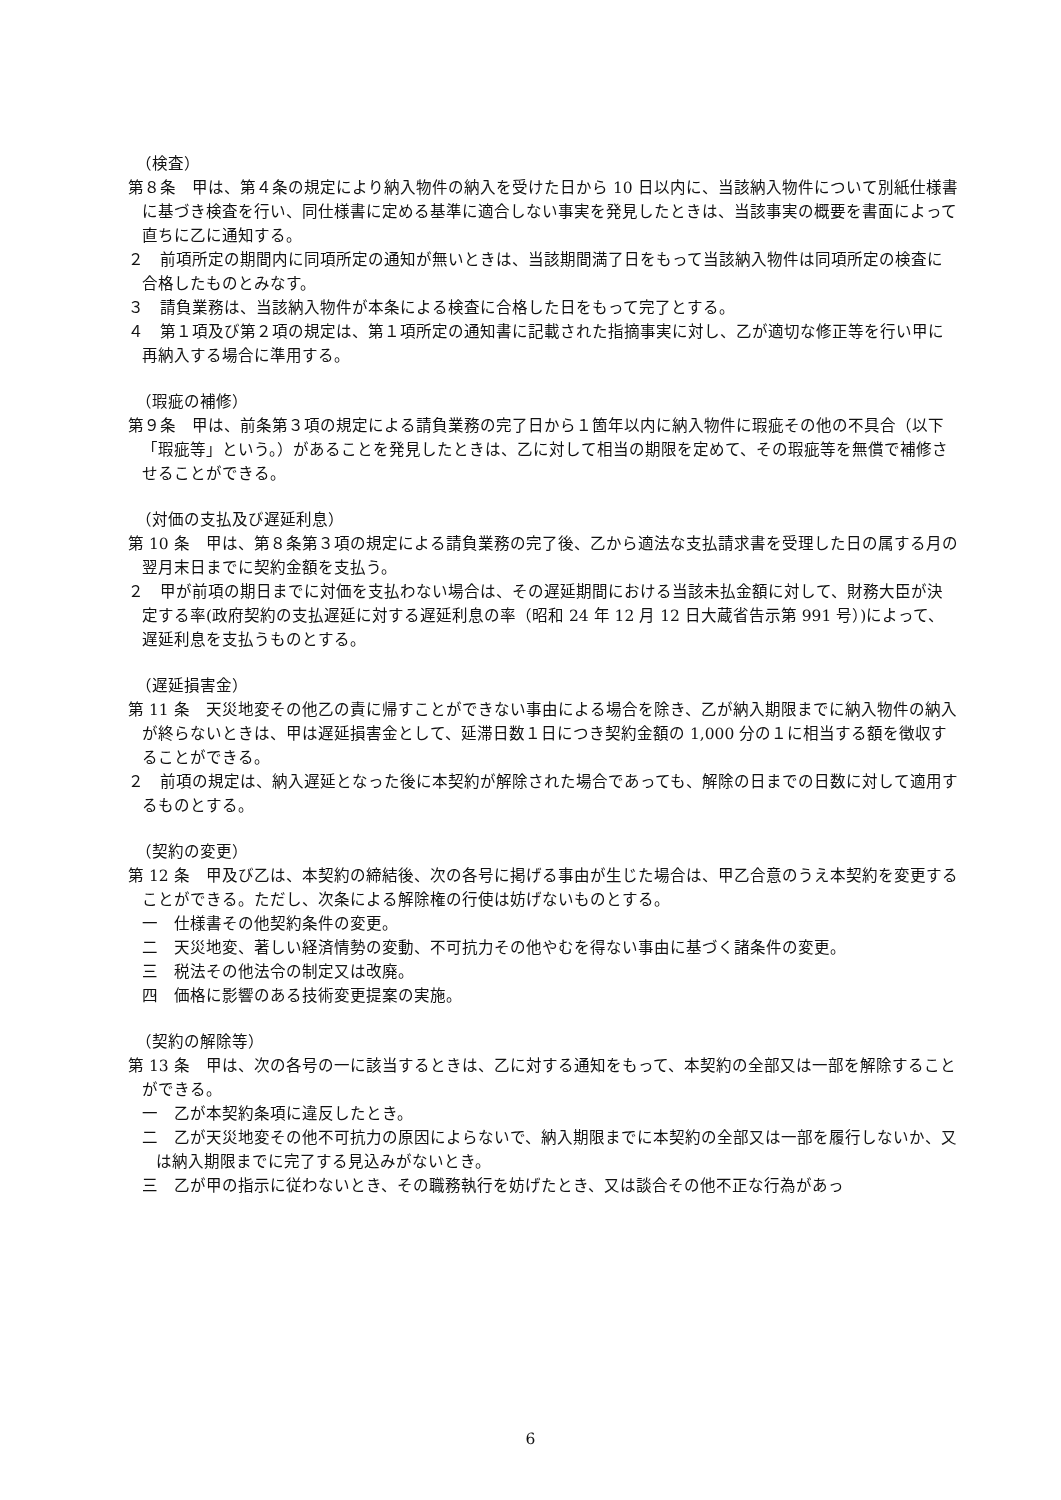（検査）
第８条　甲は、第４条の規定により納入物件の納入を受けた日から 10 日以内に、当該納入物件について別紙仕様書に基づき検査を行い、同仕様書に定める基準に適合しない事実を発見したときは、当該事実の概要を書面によって直ちに乙に通知する。
２　前項所定の期間内に同項所定の通知が無いときは、当該期間満了日をもって当該納入物件は同項所定の検査に合格したものとみなす。
３　請負業務は、当該納入物件が本条による検査に合格した日をもって完了とする。
４　第１項及び第２項の規定は、第１項所定の通知書に記載された指摘事実に対し、乙が適切な修正等を行い甲に再納入する場合に準用する。
（瑕疵の補修）
第９条　甲は、前条第３項の規定による請負業務の完了日から１箇年以内に納入物件に瑕疵その他の不具合（以下「瑕疵等」という。）があることを発見したときは、乙に対して相当の期限を定めて、その瑕疵等を無償で補修させることができる。
（対価の支払及び遅延利息）
第 10 条　甲は、第８条第３項の規定による請負業務の完了後、乙から適法な支払請求書を受理した日の属する月の翌月末日までに契約金額を支払う。
２　甲が前項の期日までに対価を支払わない場合は、その遅延期間における当該未払金額に対して、財務大臣が決定する率(政府契約の支払遅延に対する遅延利息の率（昭和 24 年 12 月 12 日大蔵省告示第 991 号）)によって、遅延利息を支払うものとする。
（遅延損害金）
第 11 条　天災地変その他乙の責に帰すことができない事由による場合を除き、乙が納入期限までに納入物件の納入が終らないときは、甲は遅延損害金として、延滞日数１日につき契約金額の 1,000 分の１に相当する額を徴収することができる。
２　前項の規定は、納入遅延となった後に本契約が解除された場合であっても、解除の日までの日数に対して適用するものとする。
（契約の変更）
第 12 条　甲及び乙は、本契約の締結後、次の各号に掲げる事由が生じた場合は、甲乙合意のうえ本契約を変更することができる。ただし、次条による解除権の行使は妨げないものとする。
一　仕様書その他契約条件の変更。
二　天災地変、著しい経済情勢の変動、不可抗力その他やむを得ない事由に基づく諸条件の変更。
三　税法その他法令の制定又は改廃。
四　価格に影響のある技術変更提案の実施。
（契約の解除等）
第 13 条　甲は、次の各号の一に該当するときは、乙に対する通知をもって、本契約の全部又は一部を解除することができる。
一　乙が本契約条項に違反したとき。
二　乙が天災地変その他不可抗力の原因によらないで、納入期限までに本契約の全部又は一部を履行しないか、又は納入期限までに完了する見込みがないとき。
三　乙が甲の指示に従わないとき、その職務執行を妨げたとき、又は談合その他不正な行為があっ
6